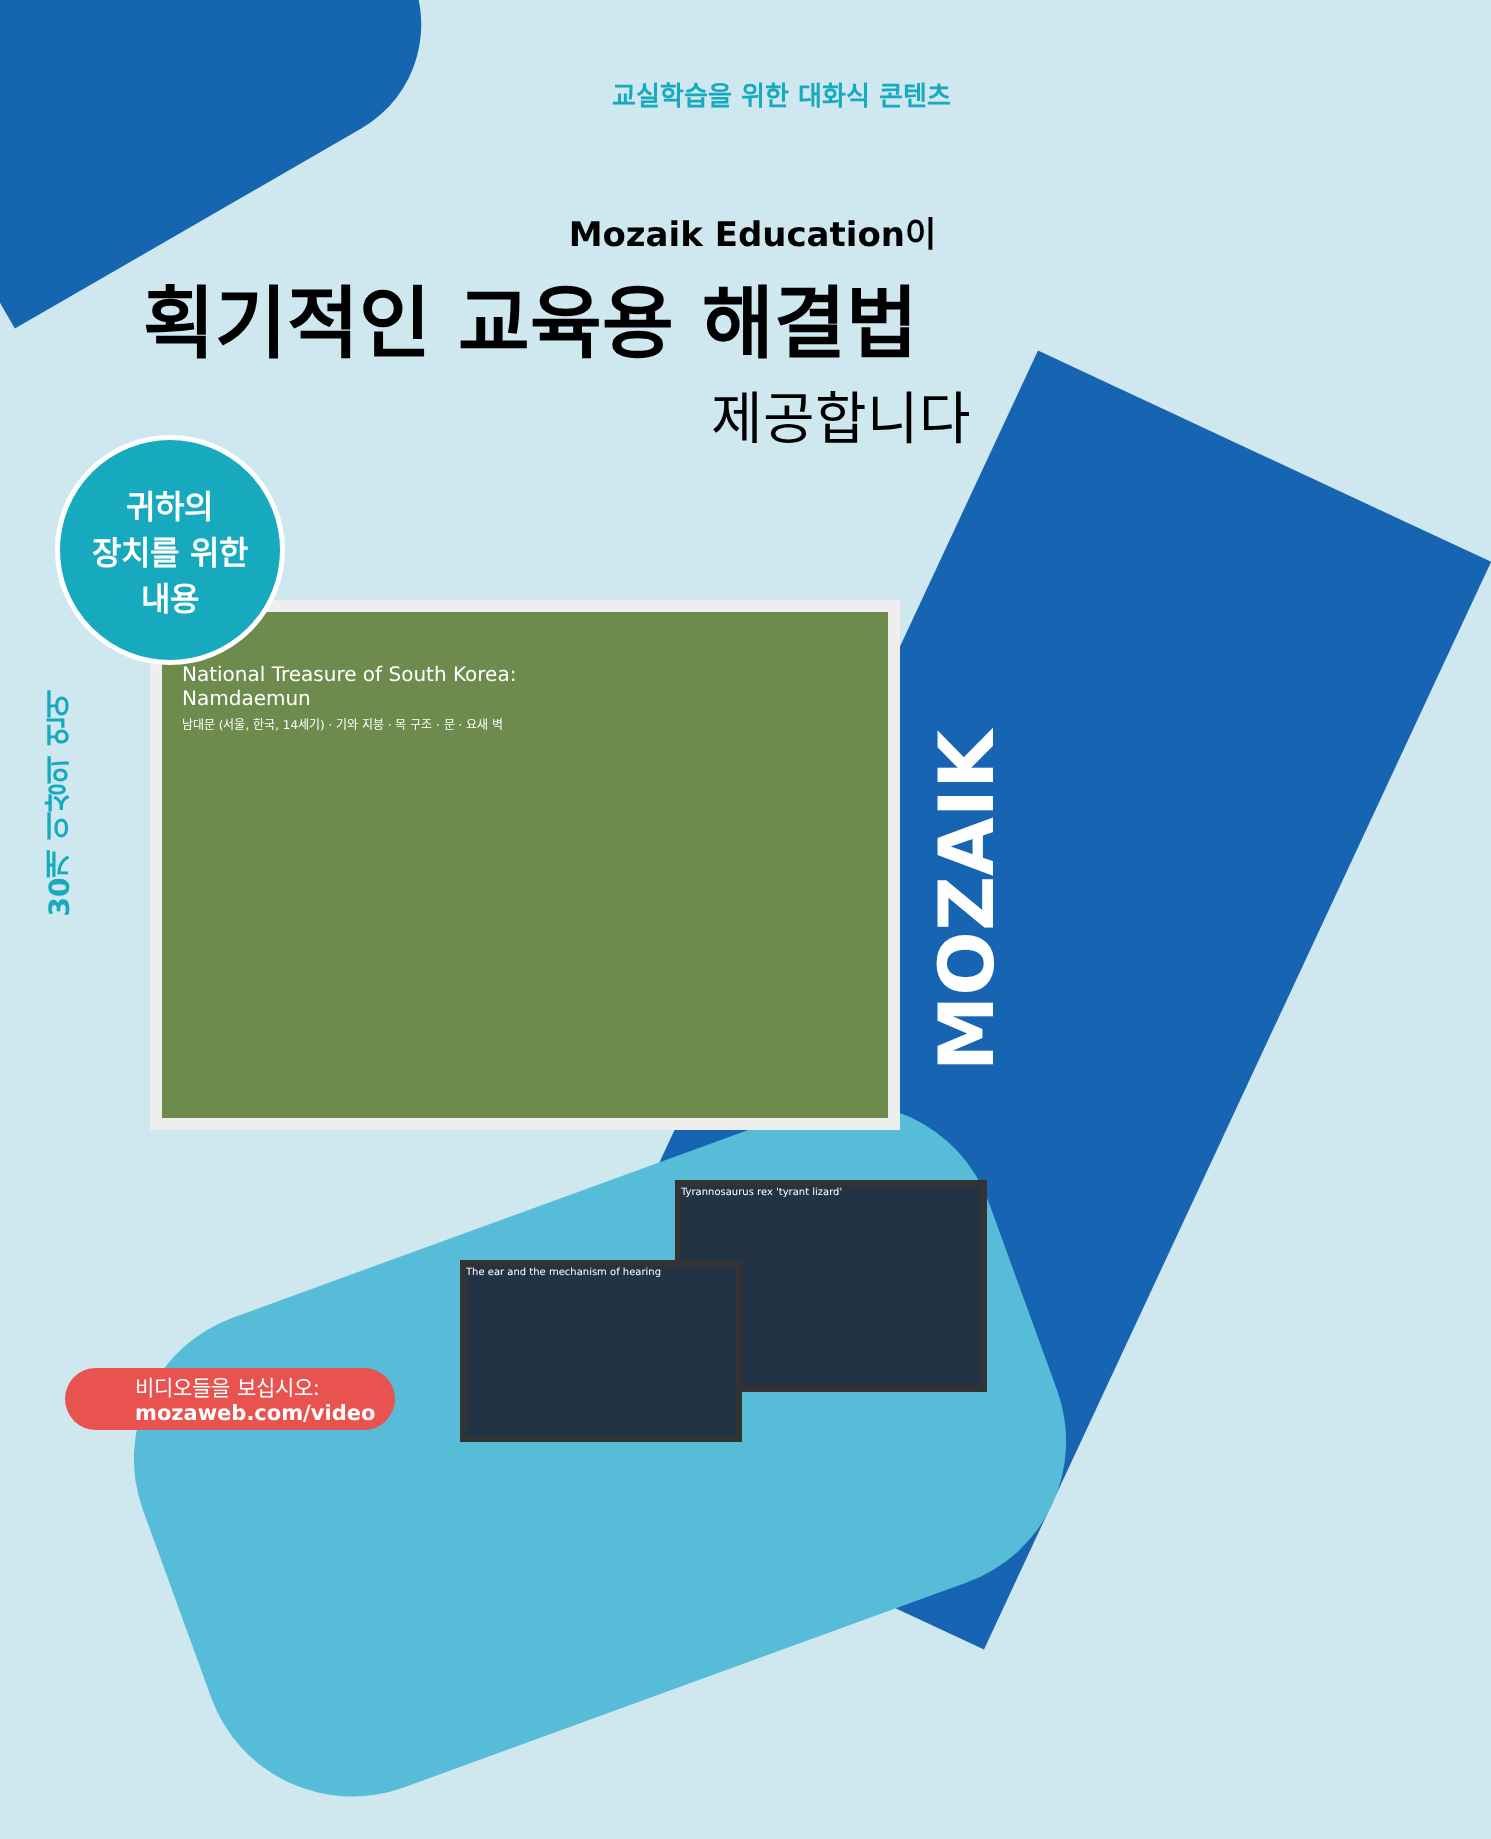교실학습을 위한 대화식 콘텐츠
Mozaik Education이
획기적인 교육용 해결법
제공합니다
National Treasure of South Korea:
Namdaemun
남대문 (서울, 한국, 14세기) · 기와 지붕 · 목 구조 · 문 · 요새 벽
귀하의
장치를 위한
내용
30개 이상의 언어
MOZAIK
Tyrannosaurus rex 'tyrant lizard'
The ear and the mechanism of hearing
비디오들을 보십시오:
mozaweb.com/video